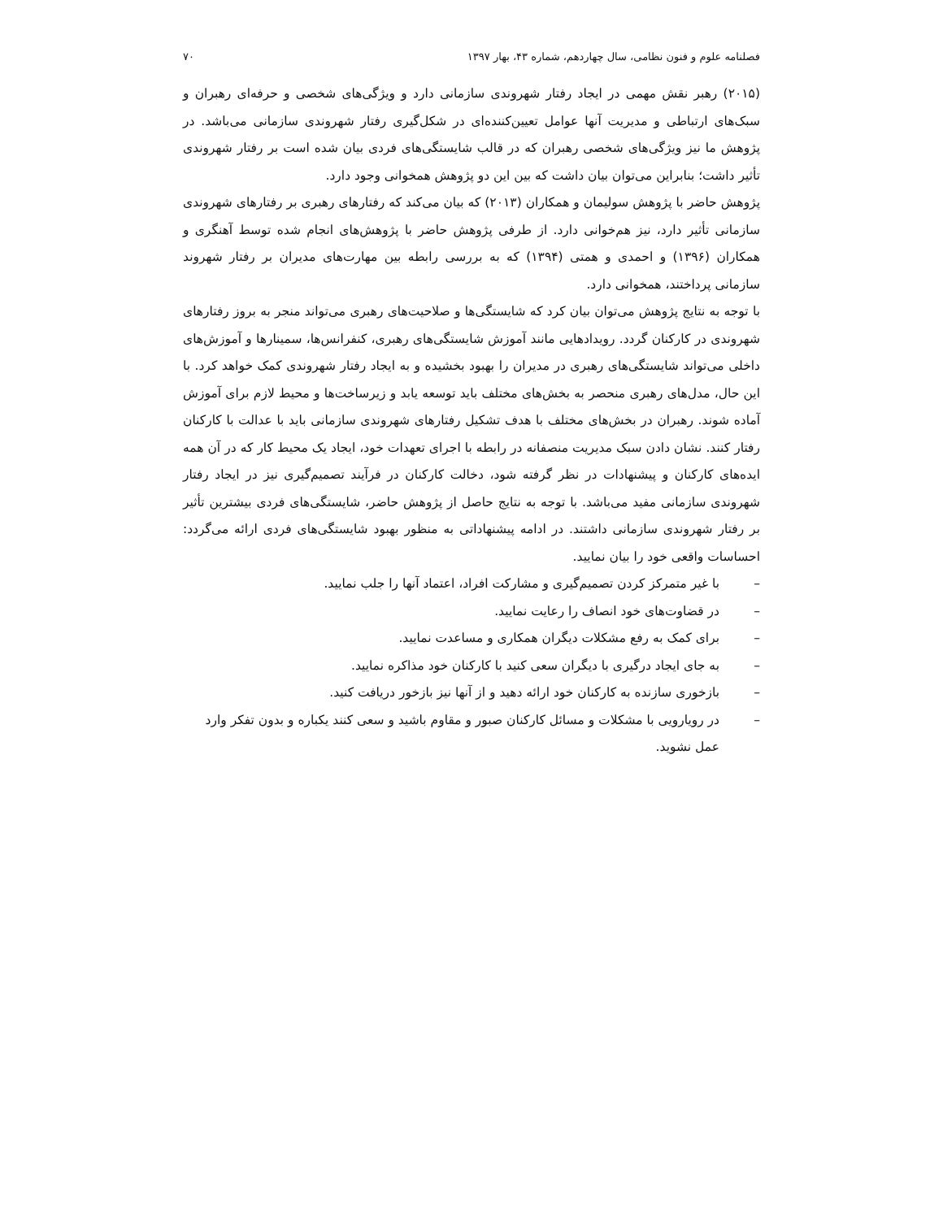فصلنامه علوم و فنون نظامی، سال چهاردهم، شماره ۴۳، بهار ۱۳۹۷ ۷۰
(۲۰۱۵) رهبر نقش مهمی در ایجاد رفتار شهروندی سازمانی دارد و ویژگی‌های شخصی و حرفه‌ای رهبران و سبک‌های ارتباطی و مدیریت آنها عوامل تعیین‌کننده‌ای در شکل‌گیری رفتار شهروندی سازمانی می‌باشد. در پژوهش ما نیز ویژگی‌های شخصی رهبران که در قالب شایستگی‌های فردی بیان شده است بر رفتار شهروندی تأثیر داشت؛ بنابراین می‌توان بیان داشت که بین این دو پژوهش همخوانی وجود دارد.
پژوهش حاضر با پژوهش سولیمان و همکاران (۲۰۱۳) که بیان می‌کند که رفتارهای رهبری بر رفتارهای شهروندی سازمانی تأثیر دارد، نیز هم‌خوانی دارد. از طرفی پژوهش حاضر با پژوهش‌های انجام شده توسط آهنگری و همکاران (۱۳۹۶) و احمدی و همتی (۱۳۹۴) که به بررسی رابطه بین مهارت‌های مدیران بر رفتار شهروند سازمانی پرداختند، همخوانی دارد.
با توجه به نتایج پژوهش می‌توان بیان کرد که شایستگی‌ها و صلاحیت‌های رهبری می‌تواند منجر به بروز رفتارهای شهروندی در کارکنان گردد. رویدادهایی مانند آموزش شایستگی‌های رهبری، کنفرانس‌ها، سمینارها و آموزش‌های داخلی می‌تواند شایستگی‌های رهبری در مدیران را بهبود بخشیده و به ایجاد رفتار شهروندی کمک خواهد کرد. با این حال، مدل‌های رهبری منحصر به بخش‌های مختلف باید توسعه یابد و زیرساخت‌ها و محیط لازم برای آموزش آماده شوند. رهبران در بخش‌های مختلف با هدف تشکیل رفتارهای شهروندی سازمانی باید با عدالت با کارکنان رفتار کنند. نشان دادن سبک مدیریت منصفانه در رابطه با اجرای تعهدات خود، ایجاد یک محیط کار که در آن همه ایده‌های کارکنان و پیشنهادات در نظر گرفته شود، دخالت کارکنان در فرآیند تصمیم‌گیری نیز در ایجاد رفتار شهروندی سازمانی مفید می‌باشد. با توجه به نتایج حاصل از پژوهش حاضر، شایستگی‌های فردی بیشترین تأثیر بر رفتار شهروندی سازمانی داشتند. در ادامه پیشنهاداتی به منظور بهبود شایستگی‌های فردی ارائه می‌گردد: احساسات واقعی خود را بیان نمایید.
– با غیر متمرکز کردن تصمیم‌گیری و مشارکت افراد، اعتماد آنها را جلب نمایید.
– در قضاوت‌های خود انصاف را رعایت نمایید.
– برای کمک به رفع مشکلات دیگران همکاری و مساعدت نمایید.
– به جای ایجاد درگیری با دیگران سعی کنید با کارکنان خود مذاکره نمایید.
– بازخوری سازنده به کارکنان خود ارائه دهید و از آنها نیز بازخور دریافت کنید.
– در رویارویی با مشکلات و مسائل کارکنان صبور و مقاوم باشید و سعی کنند یکباره و بدون تفکر وارد عمل نشوید.